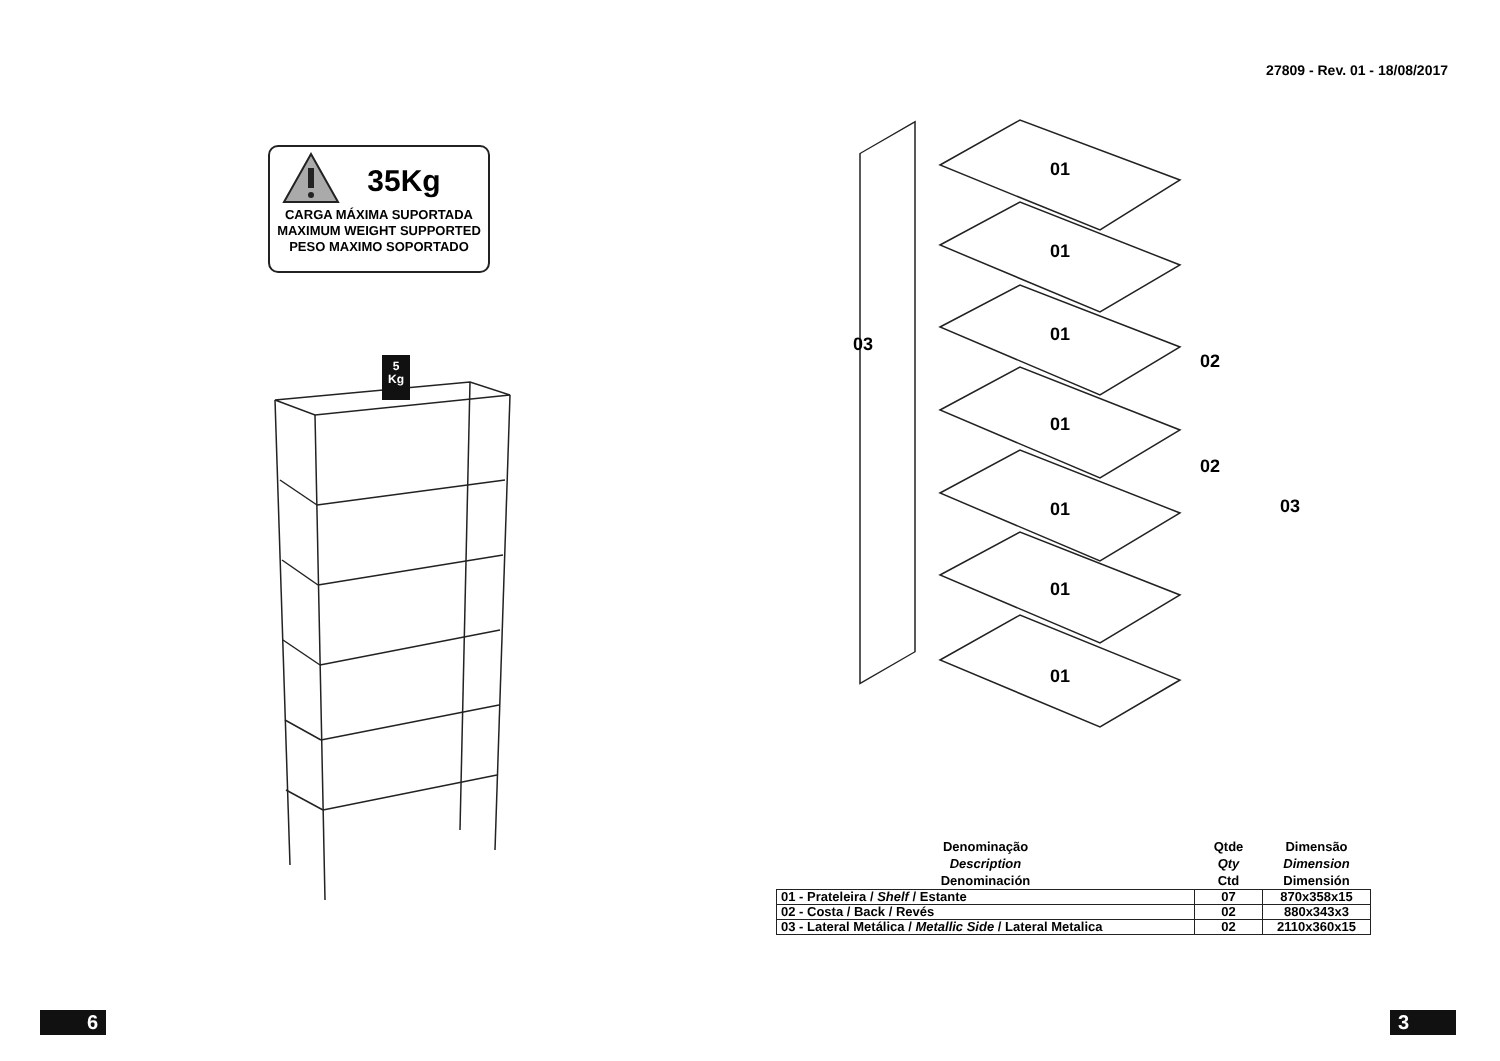27809 - Rev. 01 - 18/08/2017
35Kg
CARGA MÁXIMA SUPORTADA
MAXIMUM WEIGHT SUPPORTED
PESO MAXIMO SOPORTADO
01
01
01
01
01
01
01
03
02
02
03
5
Kg
| Denominação Description Denominación | Qtde Qty Ctd | Dimensão Dimension Dimensión |
| --- | --- | --- |
| 01 - Prateleira / Shelf / Estante | 07 | 870x358x15 |
| 02 - Costa / Back / Revés | 02 | 880x343x3 |
| 03 - Lateral Metálica / Metallic Side / Lateral Metalica | 02 | 2110x360x15 |
6 3